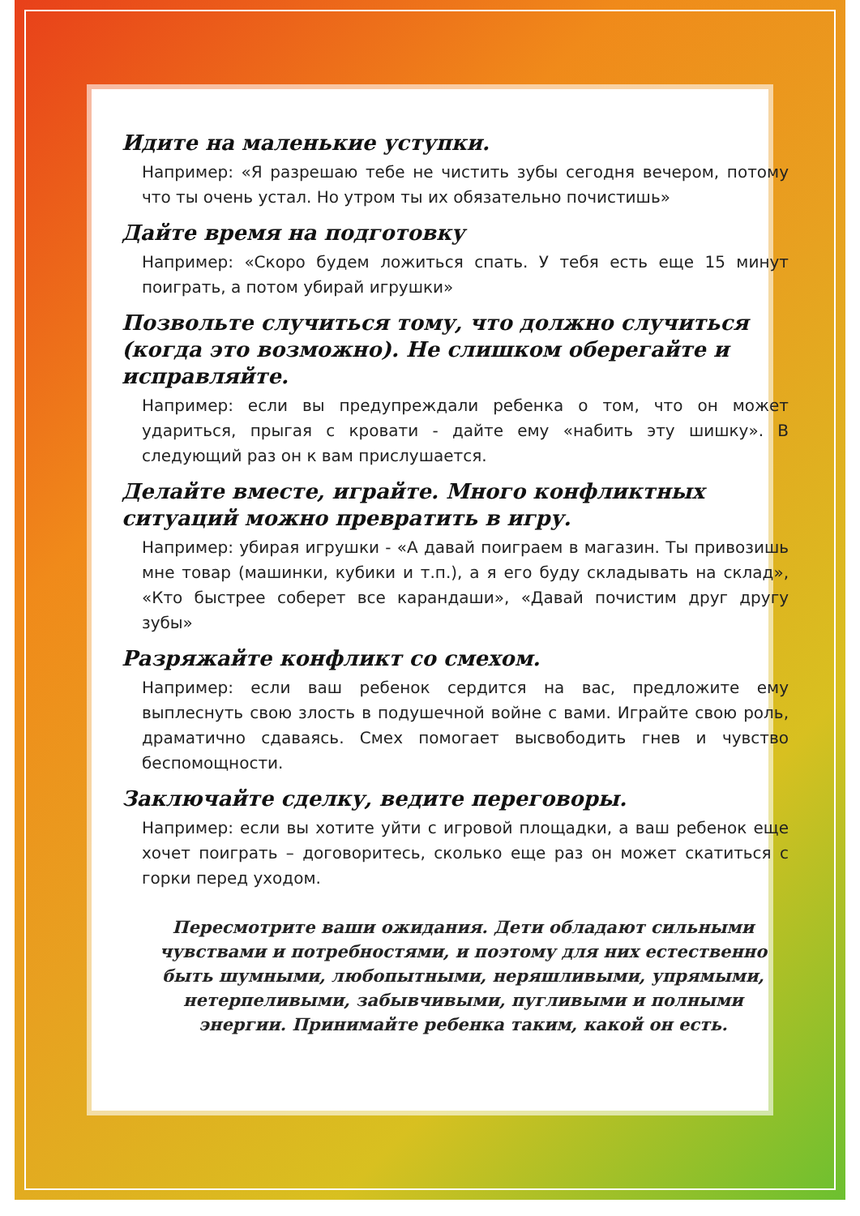Идите на маленькие уступки.
Например: «Я разрешаю тебе не чистить зубы сегодня вечером, потому что ты очень устал. Но утром ты их обязательно почистишь»
Дайте время на подготовку
Например: «Скоро будем ложиться спать. У тебя есть еще 15 минут поиграть, а потом убирай игрушки»
Позвольте случиться тому, что должно случиться (когда это возможно). Не слишком оберегайте и исправляйте.
Например: если вы предупреждали ребенка о том, что он может удариться, прыгая с кровати - дайте ему «набить эту шишку». В следующий раз он к вам прислушается.
Делайте вместе, играйте. Много конфликтных ситуаций можно превратить в игру.
Например: убирая игрушки - «А давай поиграем в магазин. Ты привозишь мне товар (машинки, кубики и т.п.), а я его буду складывать на склад», «Кто быстрее соберет все карандаши», «Давай почистим друг другу зубы»
Разряжайте конфликт со смехом.
Например: если ваш ребенок сердится на вас, предложите ему выплеснуть свою злость в подушечной войне с вами. Играйте свою роль, драматично сдаваясь. Смех помогает высвободить гнев и чувство беспомощности.
Заключайте сделку, ведите переговоры.
Например: если вы хотите уйти с игровой площадки, а ваш ребенок еще хочет поиграть – договоритесь, сколько еще раз он может скатиться с горки перед уходом.
Пересмотрите ваши ожидания. Дети обладают сильными чувствами и потребностями, и поэтому для них естественно быть шумными, любопытными, неряшливыми, упрямыми, нетерпеливыми, забывчивыми, пугливыми и полными энергии. Принимайте ребенка таким, какой он есть.